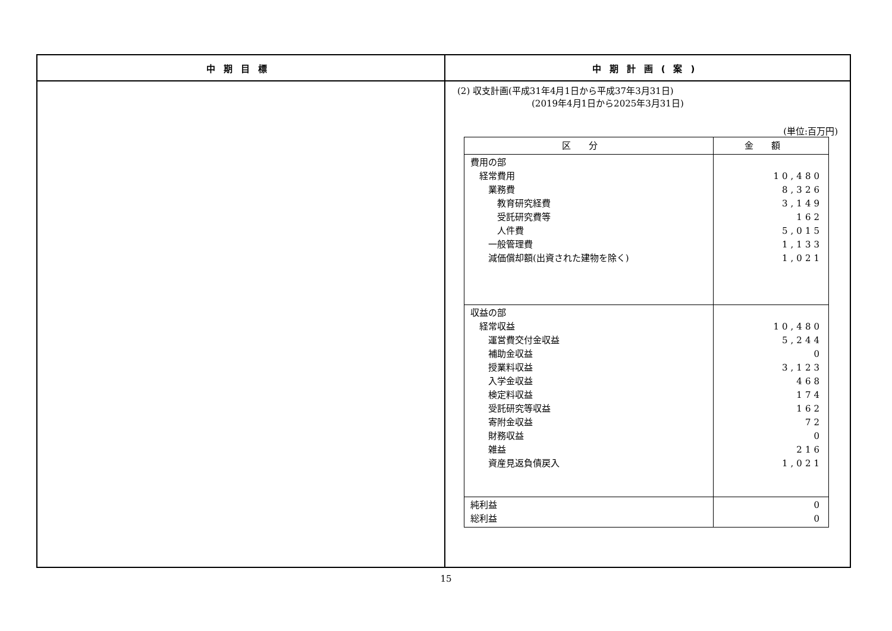| 中期目標 | 中期計画(案) |
| --- | --- |
| | (2) 収支計画(平成31年4月1日から平成37年3月31日) (2019年4月1日から2025年3月31日) (単位:百万円) / 区分 / 金額 / / --- / --- / / 費用の部 経常費用 業務費 教育研究経費 受託研究費等 人件費 一般管理費 減価償却額(出資された建物を除く) / 10,480 8,326 3,149 162 5,015 1,133 1,021 / / 収益の部 経常収益 運営費交付金収益 補助金収益 授業料収益 入学金収益 検定料収益 受託研究等収益 寄附金収益 財務収益 雑益 資産見返負債戻入 / 10,480 5,244 0 3,123 468 174 162 72 0 216 1,021 / / 純利益 総利益 / 0 0 / |
15